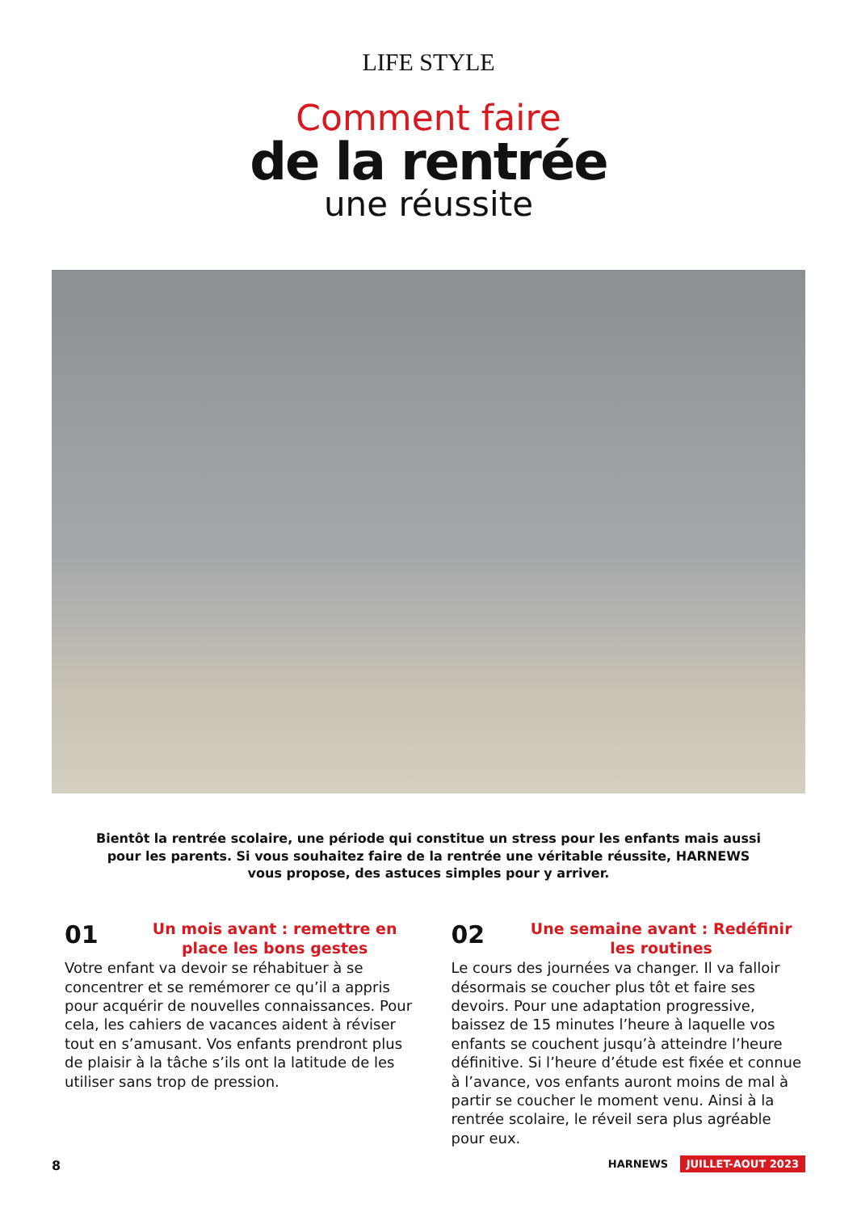LIFE STYLE
Comment faire
de la rentrée
une réussite
Bientôt la rentrée scolaire, une période qui constitue un stress pour les enfants mais aussi pour les parents. Si vous souhaitez faire de la rentrée une véritable réussite, HARNEWS vous propose, des astuces simples pour y arriver.
01
Un mois avant : remettre en place les bons gestes
Votre enfant va devoir se réhabituer à se concentrer et se remémorer ce qu’il a appris pour acquérir de nouvelles connaissances. Pour cela, les cahiers de vacances aident à réviser tout en s’amusant. Vos enfants prendront plus de plaisir à la tâche s’ils ont la latitude de les utiliser sans trop de pression.
02
Une semaine avant : Redéfinir les routines
Le cours des journées va changer. Il va falloir désormais se coucher plus tôt et faire ses devoirs. Pour une adaptation progressive, baissez de 15 minutes l’heure à laquelle vos enfants se couchent jusqu’à atteindre l’heure définitive. Si l’heure d’étude est fixée et connue à l’avance, vos enfants auront moins de mal à partir se coucher le moment venu. Ainsi à la rentrée scolaire, le réveil sera plus agréable pour eux.
8 HARNEWS JUILLET-AOUT 2023